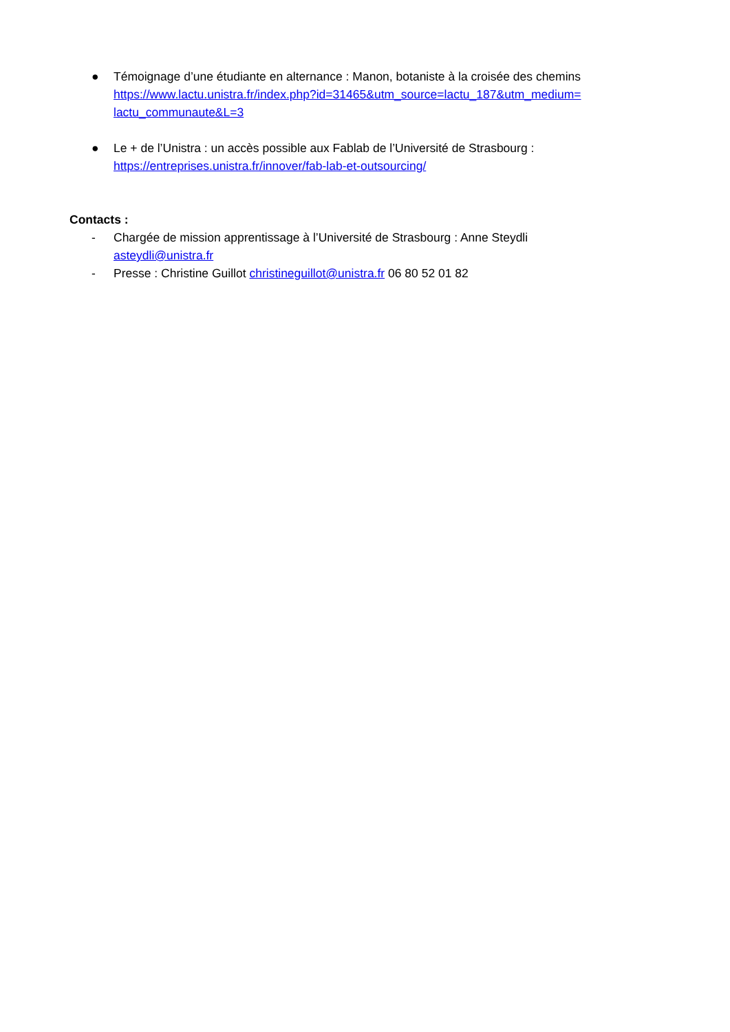● Témoignage d’une étudiante en alternance : Manon, botaniste à la croisée des chemins https://www.lactu.unistra.fr/index.php?id=31465&utm_source=lactu_187&utm_medium=
lactu_communaute&L=3
● Le + de l’Unistra : un accès possible aux Fablab de l’Université de Strasbourg :
https://entreprises.unistra.fr/innover/fab-lab-et-outsourcing/
Contacts :
- Chargée de mission apprentissage à l’Université de Strasbourg : Anne Steydli
asteydli@unistra.fr
- Presse : Christine Guillot christineguillot@unistra.fr 06 80 52 01 82